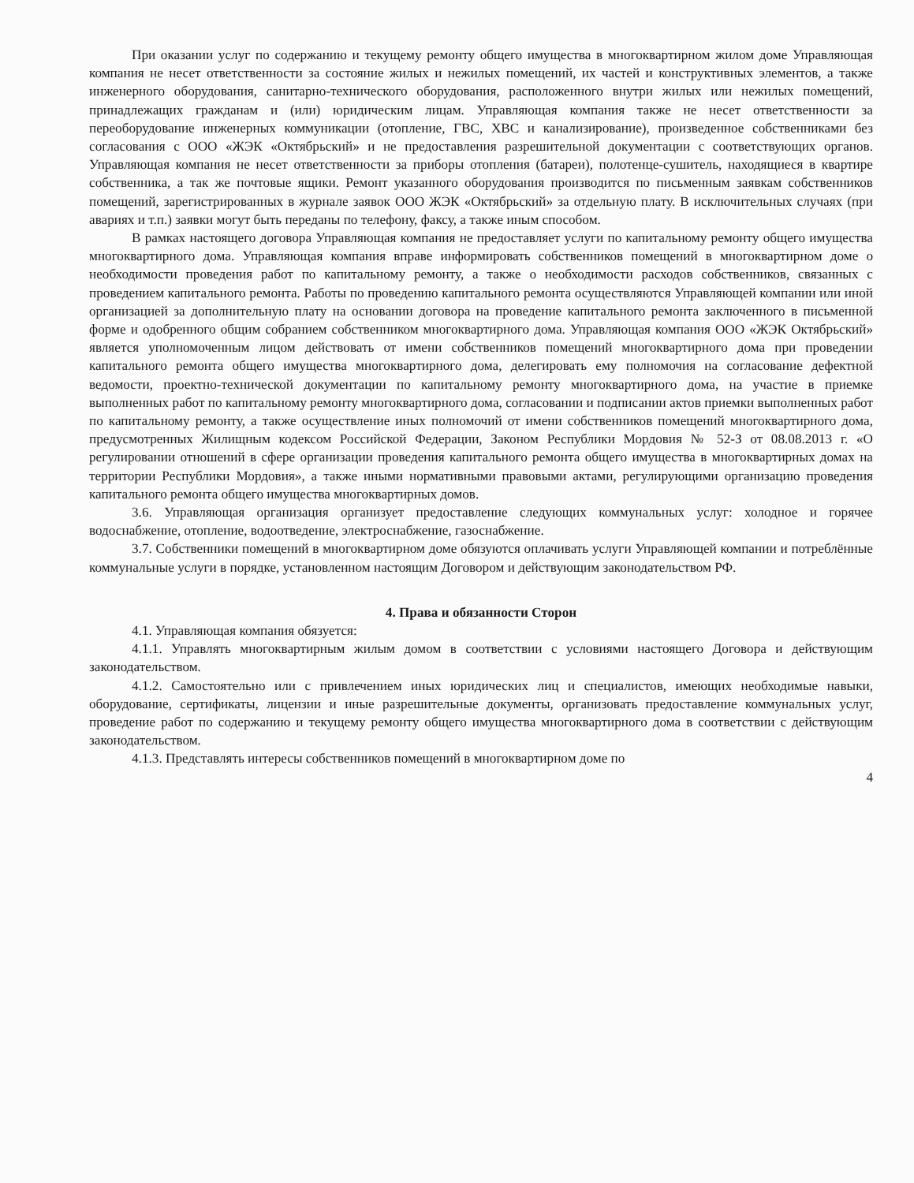При оказании услуг по содержанию и текущему ремонту общего имущества в многоквартирном жилом доме Управляющая компания не несет ответственности за состояние жилых и нежилых помещений, их частей и конструктивных элементов, а также инженерного оборудования, санитарно-технического оборудования, расположенного внутри жилых или нежилых помещений, принадлежащих гражданам и (или) юридическим лицам. Управляющая компания также не несет ответственности за переоборудование инженерных коммуникации (отопление, ГВС, ХВС и канализирование), произведенное собственниками без согласования с ООО «ЖЭК «Октябрьский» и не предоставления разрешительной документации с соответствующих органов. Управляющая компания не несет ответственности за приборы отопления (батареи), полотенце-сушитель, находящиеся в квартире собственника, а так же почтовые ящики. Ремонт указанного оборудования производится по письменным заявкам собственников помещений, зарегистрированных в журнале заявок ООО ЖЭК «Октябрьский» за отдельную плату. В исключительных случаях (при авариях и т.п.) заявки могут быть переданы по телефону, факсу, а также иным способом.
В рамках настоящего договора Управляющая компания не предоставляет услуги по капитальному ремонту общего имущества многоквартирного дома. Управляющая компания вправе информировать собственников помещений в многоквартирном доме о необходимости проведения работ по капитальному ремонту, а также о необходимости расходов собственников, связанных с проведением капитального ремонта. Работы по проведению капитального ремонта осуществляются Управляющей компании или иной организацией за дополнительную плату на основании договора на проведение капитального ремонта заключенного в письменной форме и одобренного общим собранием собственником многоквартирного дома. Управляющая компания ООО «ЖЭК Октябрьский» является уполномоченным лицом действовать от имени собственников помещений многоквартирного дома при проведении капитального ремонта общего имущества многоквартирного дома, делегировать ему полномочия на согласование дефектной ведомости, проектно-технической документации по капитальному ремонту многоквартирного дома, на участие в приемке выполненных работ по капитальному ремонту многоквартирного дома, согласовании и подписании актов приемки выполненных работ по капитальному ремонту, а также осуществление иных полномочий от имени собственников помещений многоквартирного дома, предусмотренных Жилищным кодексом Российской Федерации, Законом Республики Мордовия № 52-З от 08.08.2013 г. «О регулировании отношений в сфере организации проведения капитального ремонта общего имущества в многоквартирных домах на территории Республики Мордовия», а также иными нормативными правовыми актами, регулирующими организацию проведения капитального ремонта общего имущества многоквартирных домов.
3.6. Управляющая организация организует предоставление следующих коммунальных услуг: холодное и горячее водоснабжение, отопление, водоотведение, электроснабжение, газоснабжение.
3.7. Собственники помещений в многоквартирном доме обязуются оплачивать услуги Управляющей компании и потреблённые коммунальные услуги в порядке, установленном настоящим Договором и действующим законодательством РФ.
4. Права и обязанности Сторон
4.1. Управляющая компания обязуется:
4.1.1. Управлять многоквартирным жилым домом в соответствии с условиями настоящего Договора и действующим законодательством.
4.1.2. Самостоятельно или с привлечением иных юридических лиц и специалистов, имеющих необходимые навыки, оборудование, сертификаты, лицензии и иные разрешительные документы, организовать предоставление коммунальных услуг, проведение работ по содержанию и текущему ремонту общего имущества многоквартирного дома в соответствии с действующим законодательством.
4.1.3. Представлять интересы собственников помещений в многоквартирном доме по
4